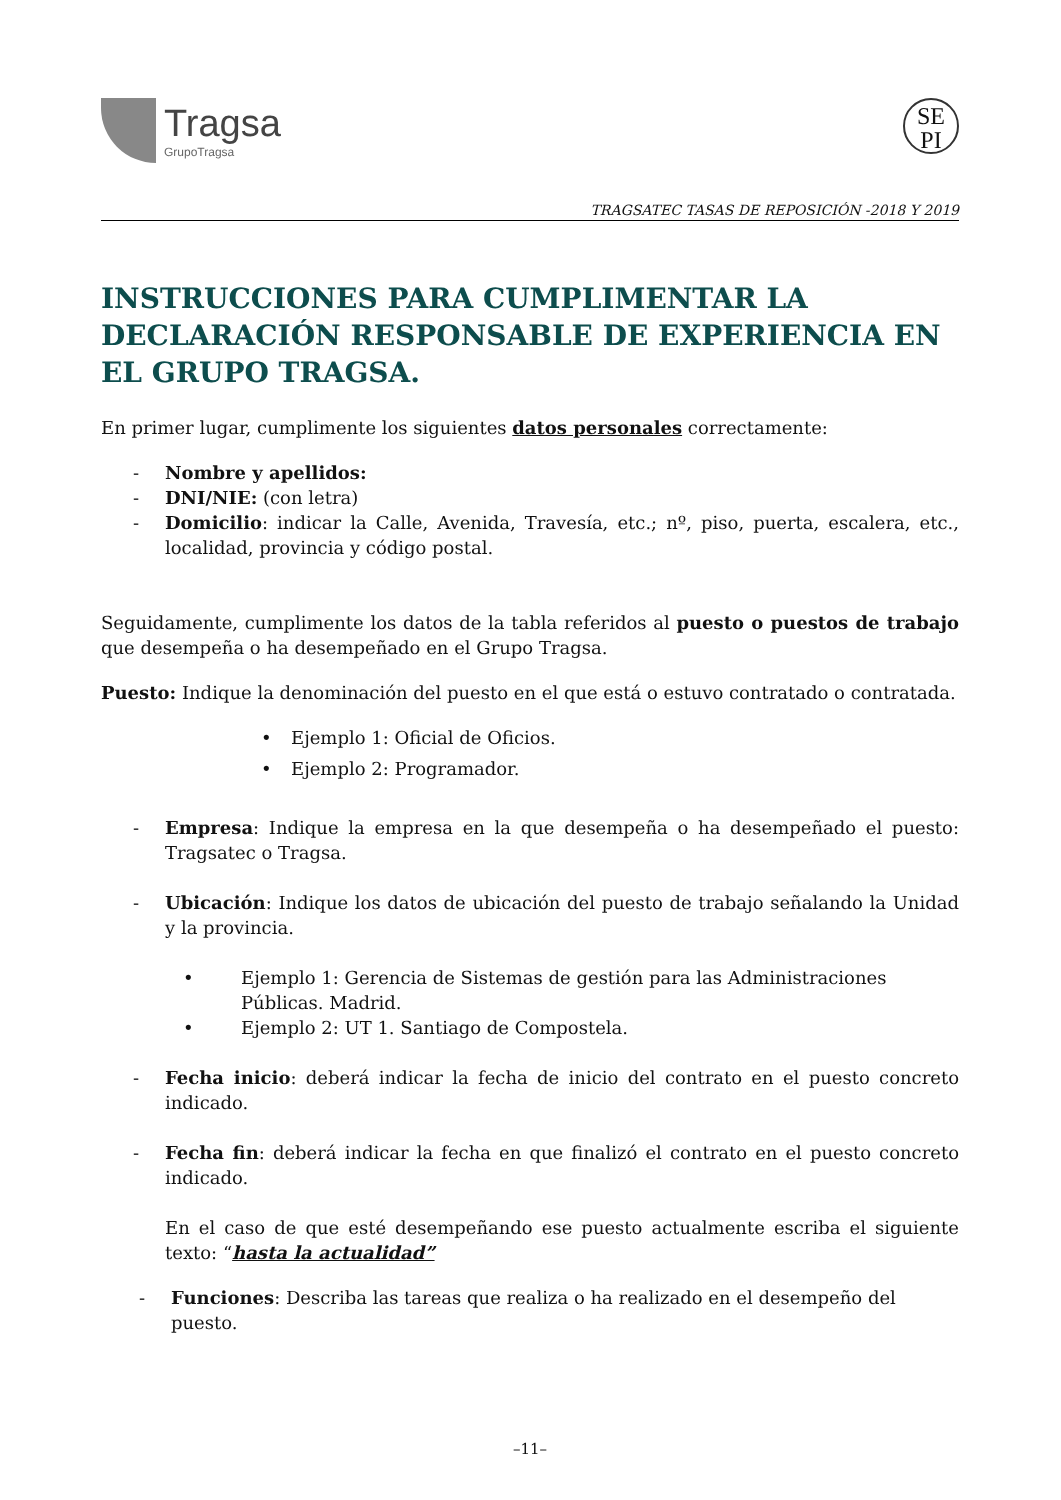Tragsa
GrupoTragsa
SE
PI
TRAGSATEC TASAS DE REPOSICIÓN -2018 Y 2019
INSTRUCCIONES PARA CUMPLIMENTAR LA DECLARACIÓN RESPONSABLE DE EXPERIENCIA EN EL GRUPO TRAGSA.
En primer lugar, cumplimente los siguientes datos personales correctamente:
- Nombre y apellidos:
- DNI/NIE: (con letra)
- Domicilio: indicar la Calle, Avenida, Travesía, etc.; nº, piso, puerta, escalera, etc., localidad, provincia y código postal.
Seguidamente, cumplimente los datos de la tabla referidos al puesto o puestos de trabajo que desempeña o ha desempeñado en el Grupo Tragsa.
Puesto: Indique la denominación del puesto en el que está o estuvo contratado o contratada.
• Ejemplo 1: Oficial de Oficios.
• Ejemplo 2: Programador.
- Empresa: Indique la empresa en la que desempeña o ha desempeñado el puesto: Tragsatec o Tragsa.
- Ubicación: Indique los datos de ubicación del puesto de trabajo señalando la Unidad y la provincia.
• Ejemplo 1: Gerencia de Sistemas de gestión para las Administraciones Públicas. Madrid.
• Ejemplo 2: UT 1. Santiago de Compostela.
- Fecha inicio: deberá indicar la fecha de inicio del contrato en el puesto concreto indicado.
- Fecha fin: deberá indicar la fecha en que finalizó el contrato en el puesto concreto indicado.
En el caso de que esté desempeñando ese puesto actualmente escriba el siguiente texto: “hasta la actualidad”
- Funciones: Describa las tareas que realiza o ha realizado en el desempeño del puesto.
–11–